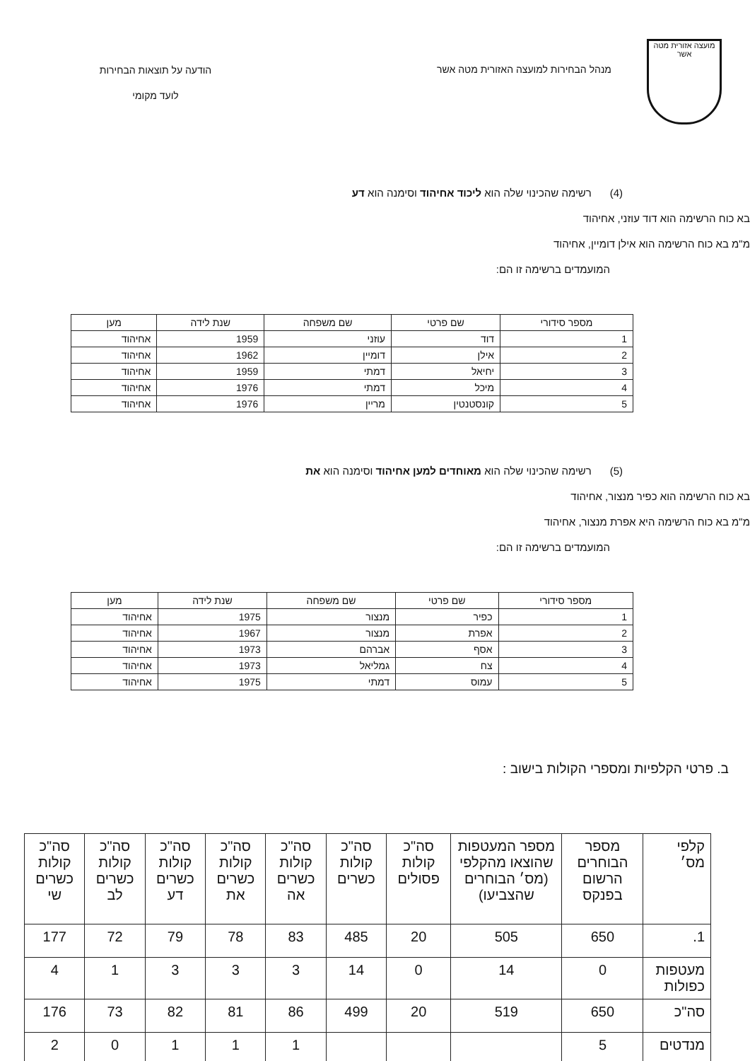מועצה אזורית מטה אשר
מנהל הבחירות למועצה האזורית מטה אשר
הודעה על תוצאות הבחירות
לועד מקומי
(4) רשימה שהכינוי שלה הוא ליכוד אחיהוד וסימנה הוא דע
בא כוח הרשימה הוא דוד עוזני, אחיהוד
מ"מ בא כוח הרשימה הוא אילן דומיין, אחיהוד
המועמדים ברשימה זו הם:
| מספר סידורי | שם פרטי | שם משפחה | שנת לידה | מען |
| --- | --- | --- | --- | --- |
| 1 | דוד | עוזני | 1959 | אחיהוד |
| 2 | אילן | דומיין | 1962 | אחיהוד |
| 3 | יחיאל | דמתי | 1959 | אחיהוד |
| 4 | מיכל | דמתי | 1976 | אחיהוד |
| 5 | קונסטנטין | מריין | 1976 | אחיהוד |
(5) רשימה שהכינוי שלה הוא מאוחדים למען אחיהוד וסימנה הוא את
בא כוח הרשימה הוא כפיר מנצור, אחיהוד
מ"מ בא כוח הרשימה היא אפרת מנצור, אחיהוד
המועמדים ברשימה זו הם:
| מספר סידורי | שם פרטי | שם משפחה | שנת לידה | מען |
| --- | --- | --- | --- | --- |
| 1 | כפיר | מנצור | 1975 | אחיהוד |
| 2 | אפרת | מנצור | 1967 | אחיהוד |
| 3 | אסף | אברהם | 1973 | אחיהוד |
| 4 | צח | גמליאל | 1973 | אחיהוד |
| 5 | עמוס | דמתי | 1975 | אחיהוד |
ב. פרטי הקלפיות ומספרי הקולות בישוב :
| קלפי מס׳ | מספר הבוחרים הרשום בפנקס | מספר המעטפות שהוצאו מהקלפי (מס׳ הבוחרים שהצביעו) | סה"כ קולות פסולים | סה"כ קולות כשרים | סה"כ קולות כשרים אה | סה"כ קולות כשרים את | סה"כ קולות כשרים דע | סה"כ קולות כשרים לב | סה"כ קולות כשרים שי |
| --- | --- | --- | --- | --- | --- | --- | --- | --- | --- |
| 1. | 650 | 505 | 20 | 485 | 83 | 78 | 79 | 72 | 177 |
| מעטפות כפולות | 0 | 14 | 0 | 14 | 3 | 3 | 3 | 1 | 4 |
| סה"כ | 650 | 519 | 20 | 499 | 86 | 81 | 82 | 73 | 176 |
| מנדטים | 5 | | | | 1 | 1 | 1 | 0 | 2 |